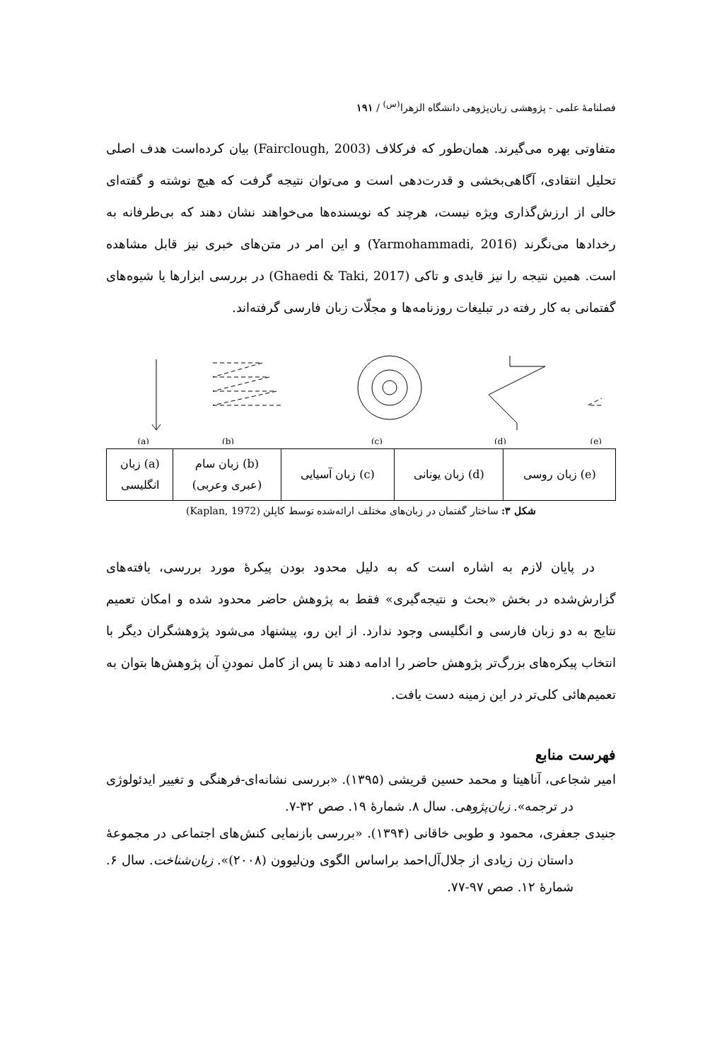فصلنامهٔ علمی - پژوهشی زبان‌پژوهی دانشگاه الزهرا<sup>(س)</sup> / ۱۹۱
متفاوتی بهره می‌گیرند. همان‌طور که فرکلاف (Fairclough, 2003) بیان کرده‌است هدف اصلی تحلیل انتقادی، آگاهی‌بخشی و قدرت‌دهی است و می‌توان نتیجه گرفت که هیچ نوشته و گفته‌ای خالی از ارزش‌گذاری ویژه نیست، هرچند که نویسنده‌ها می‌خواهند نشان دهند که بی‌طرفانه به رخدادها می‌نگرند (Yarmohammadi, 2016) و این امر در متن‌های خبری نیز قابل مشاهده است. همین نتیجه را نیز قایدی و تاکی (Ghaedi & Taki, 2017) در بررسی ابزارها یا شیوه‌های گفتمانی به کار رفته در تبلیغات روزنامه‌ها و مجلّات زبان فارسی گرفته‌اند.
(a)
(b)
(c)
(d)
(e)
| (e) زبان روسی | (d) زبان یونانی | (c) زبان آسیایی | (b) زبان سام (عبری وعربی) | (a) زبان انگلیسی |
شکل ۳: ساختار گفتمان در زبان‌های مختلف ارائه‌شده توسط کاپلن (Kaplan, 1972)
در پایان لازم به اشاره است که به دلیل محدود بودن پیکرهٔ مورد بررسی، یافته‌های گزارش‌شده در بخش «بحث و نتیجه‌گیری» فقط به پژوهش حاضر محدود شده و امکان تعمیم نتایج به دو زبان فارسی و انگلیسی وجود ندارد. از این رو، پیشنهاد می‌شود پژوهشگران دیگر با انتخاب پیکره‌های بزرگ‌تر پژوهش حاضر را ادامه دهند تا پس از کامل نمودنِ آن پژوهش‌ها بتوان به تعمیم‌هائی کلی‌تر در این زمینه دست یافت.
فهرست منابع
امیر شجاعی، آناهیتا و محمد حسین قریشی (۱۳۹۵). «بررسی نشانه‌ای-فرهنگی و تغییر ایدئولوژی در ترجمه». زبان‌پژوهی. سال ۸. شمارهٔ ۱۹. صص ۳۲-۷.
جنیدی جعفری، محمود و طوبی خاقانی (۱۳۹۴). «بررسی بازنمایی کنش‌های اجتماعی در مجموعهٔ داستان زن زیادی از جلال‌آل‌احمد براساس الگوی ون‌لیوون (۲۰۰۸)». زبان‌شناخت. سال ۶. شمارهٔ ۱۲. صص ۹۷-۷۷.